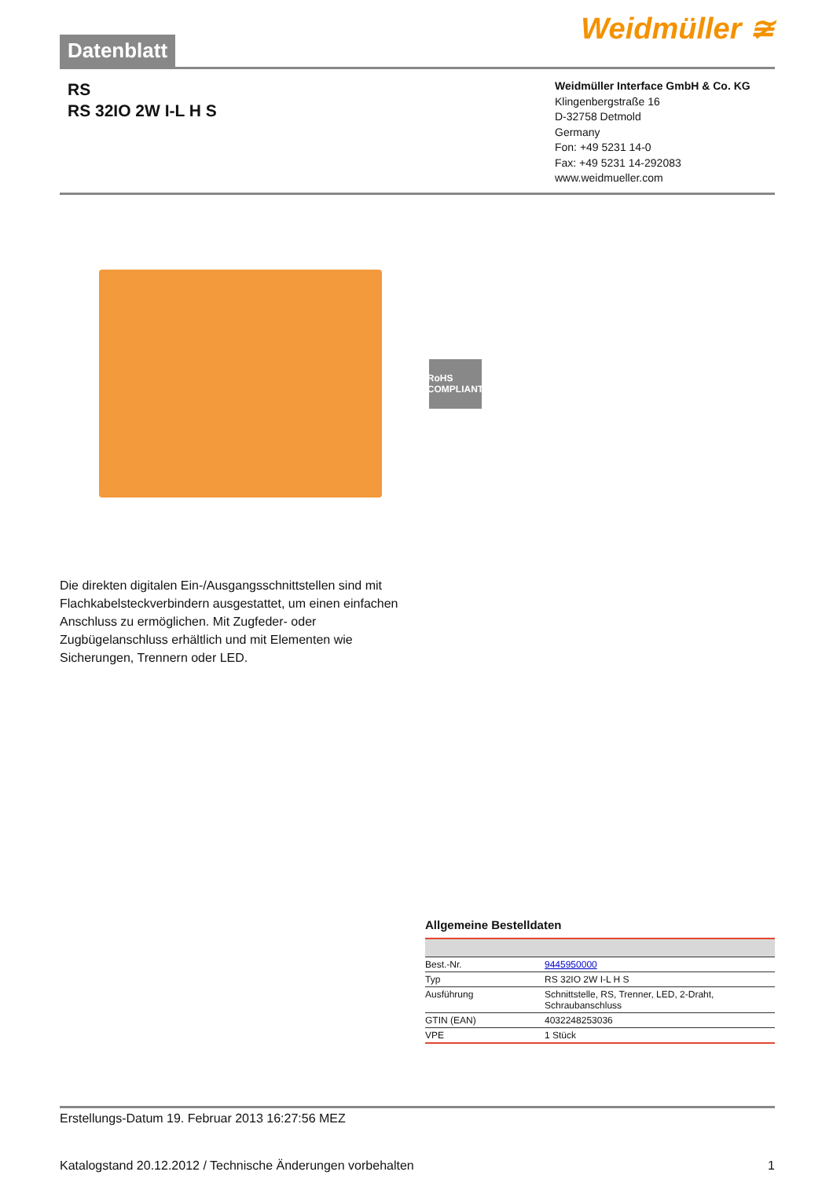Datenblatt
Weidmüller ≆
RS
RS 32IO 2W I-L H S
Weidmüller Interface GmbH & Co. KG
Klingenbergstraße 16
D-32758 Detmold
Germany
Fon: +49 5231 14-0
Fax: +49 5231 14-292083
www.weidmueller.com
RoHS COMPLIANT
Die direkten digitalen Ein-/Ausgangsschnittstellen sind mit Flachkabelsteckverbindern ausgestattet, um einen einfachen Anschluss zu ermöglichen. Mit Zugfeder- oder Zugbügelanschluss erhältlich und mit Elementen wie Sicherungen, Trennern oder LED.
Allgemeine Bestelldaten
| Best.-Nr. | 9445950000 |
| Typ | RS 32IO 2W I-L H S |
| Ausführung | Schnittstelle, RS, Trenner, LED, 2-Draht, Schraubanschluss |
| GTIN (EAN) | 4032248253036 |
| VPE | 1 Stück |
Erstellungs-Datum 19. Februar 2013 16:27:56 MEZ
Katalogstand 20.12.2012 / Technische Änderungen vorbehalten 1